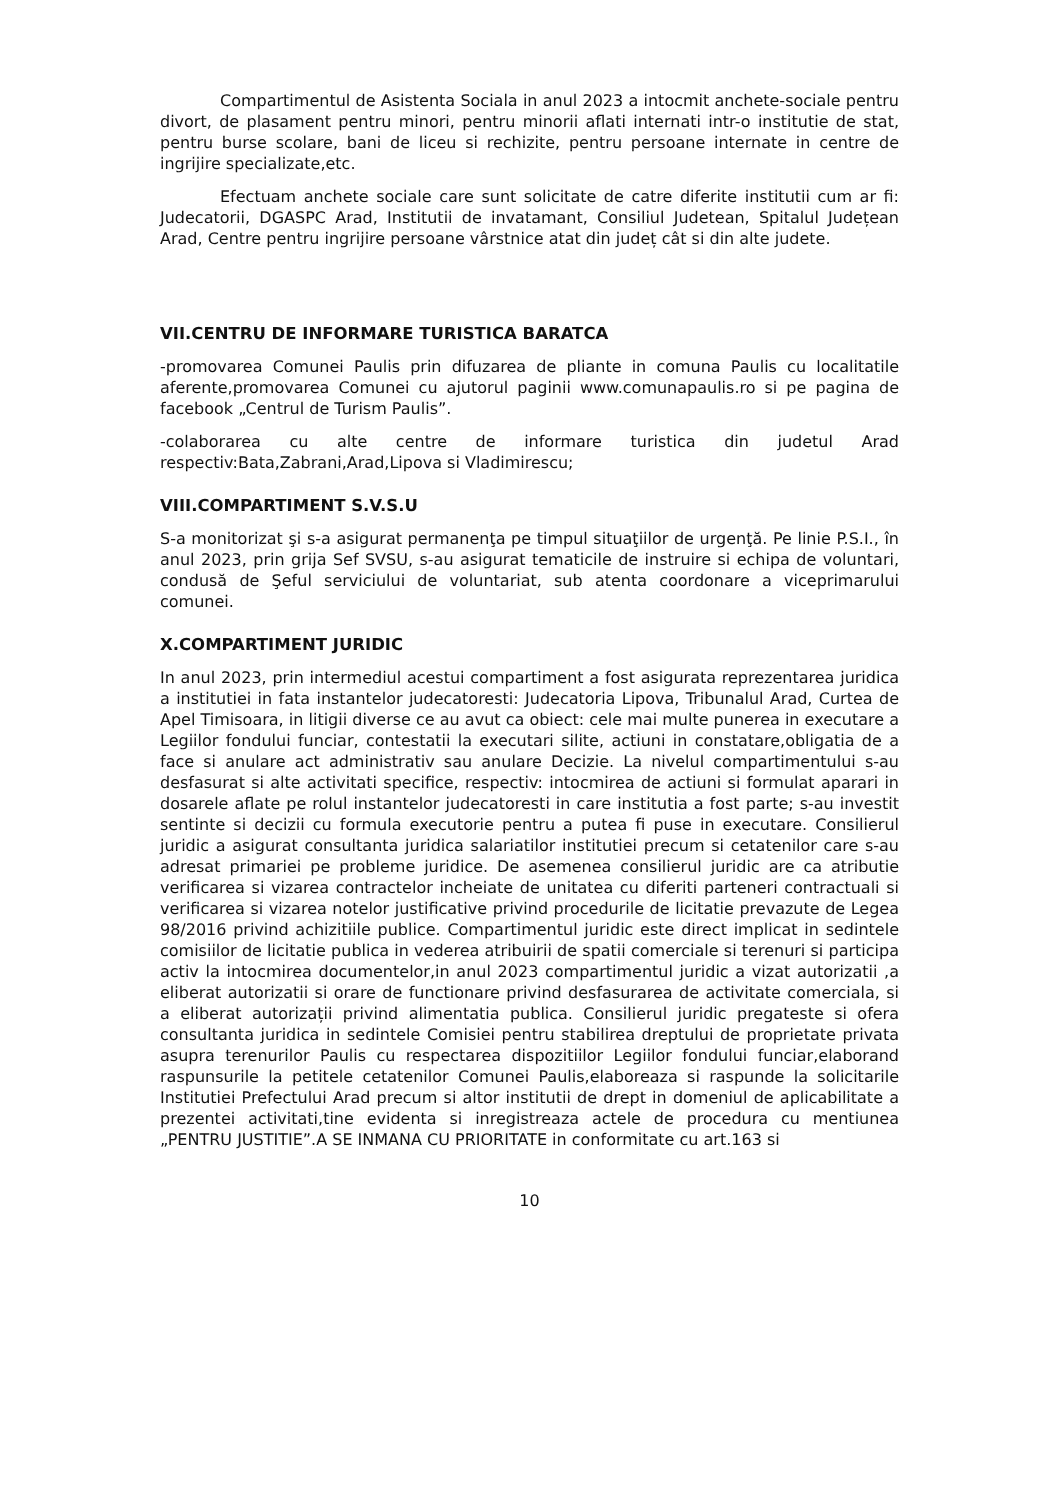Compartimentul de Asistenta Sociala in anul 2023 a intocmit anchete-sociale pentru divort, de plasament pentru minori, pentru minorii aflati internati intr-o institutie de stat, pentru burse scolare, bani de liceu si rechizite, pentru persoane internate in centre de ingrijire specializate,etc.
Efectuam anchete sociale care sunt solicitate de catre diferite institutii cum ar fi: Judecatorii, DGASPC Arad, Institutii de invatamant, Consiliul Judetean, Spitalul Județean Arad, Centre pentru ingrijire persoane vârstnice atat din județ cât si din alte judete.
VII.CENTRU DE INFORMARE TURISTICA BARATCA
-promovarea Comunei Paulis prin difuzarea de pliante in comuna Paulis cu localitatile aferente,promovarea Comunei cu ajutorul paginii www.comunapaulis.ro si pe pagina de facebook „Centrul de Turism Paulis”.
-colaborarea cu alte centre de informare turistica din judetul Arad respectiv:Bata,Zabrani,Arad,Lipova si Vladimirescu;
VIII.COMPARTIMENT S.V.S.U
S-a monitorizat şi s-a asigurat permanenţa pe timpul situaţiilor de urgenţă. Pe linie P.S.I., în anul 2023, prin grija Sef SVSU, s-au asigurat tematicile de instruire si echipa de voluntari, condusă de Şeful serviciului de voluntariat, sub atenta coordonare a viceprimarului comunei.
X.COMPARTIMENT JURIDIC
In anul 2023, prin intermediul acestui compartiment a fost asigurata reprezentarea juridica a institutiei in fata instantelor judecatoresti: Judecatoria Lipova, Tribunalul Arad, Curtea de Apel Timisoara, in litigii diverse ce au avut ca obiect: cele mai multe punerea in executare a Legiilor fondului funciar, contestatii la executari silite, actiuni in constatare,obligatia de a face si anulare act administrativ sau anulare Decizie. La nivelul compartimentului s-au desfasurat si alte activitati specifice, respectiv: intocmirea de actiuni si formulat aparari in dosarele aflate pe rolul instantelor judecatoresti in care institutia a fost parte; s-au investit sentinte si decizii cu formula executorie pentru a putea fi puse in executare. Consilierul juridic a asigurat consultanta juridica salariatilor institutiei precum si cetatenilor care s-au adresat primariei pe probleme juridice. De asemenea consilierul juridic are ca atributie verificarea si vizarea contractelor incheiate de unitatea cu diferiti parteneri contractuali si verificarea si vizarea notelor justificative privind procedurile de licitatie prevazute de Legea 98/2016 privind achizitiile publice. Compartimentul juridic este direct implicat in sedintele comisiilor de licitatie publica in vederea atribuirii de spatii comerciale si terenuri si participa activ la intocmirea documentelor,in anul 2023 compartimentul juridic a vizat autorizatii ,a eliberat autorizatii si orare de functionare privind desfasurarea de activitate comerciala, si a eliberat autorizații privind alimentatia publica. Consilierul juridic pregateste si ofera consultanta juridica in sedintele Comisiei pentru stabilirea dreptului de proprietate privata asupra terenurilor Paulis cu respectarea dispozitiilor Legiilor fondului funciar,elaborand raspunsurile la petitele cetatenilor Comunei Paulis,elaboreaza si raspunde la solicitarile Institutiei Prefectului Arad precum si altor institutii de drept in domeniul de aplicabilitate a prezentei activitati,tine evidenta si inregistreaza actele de procedura cu mentiunea „PENTRU JUSTITIE”.A SE INMANA CU PRIORITATE in conformitate cu art.163 si
10